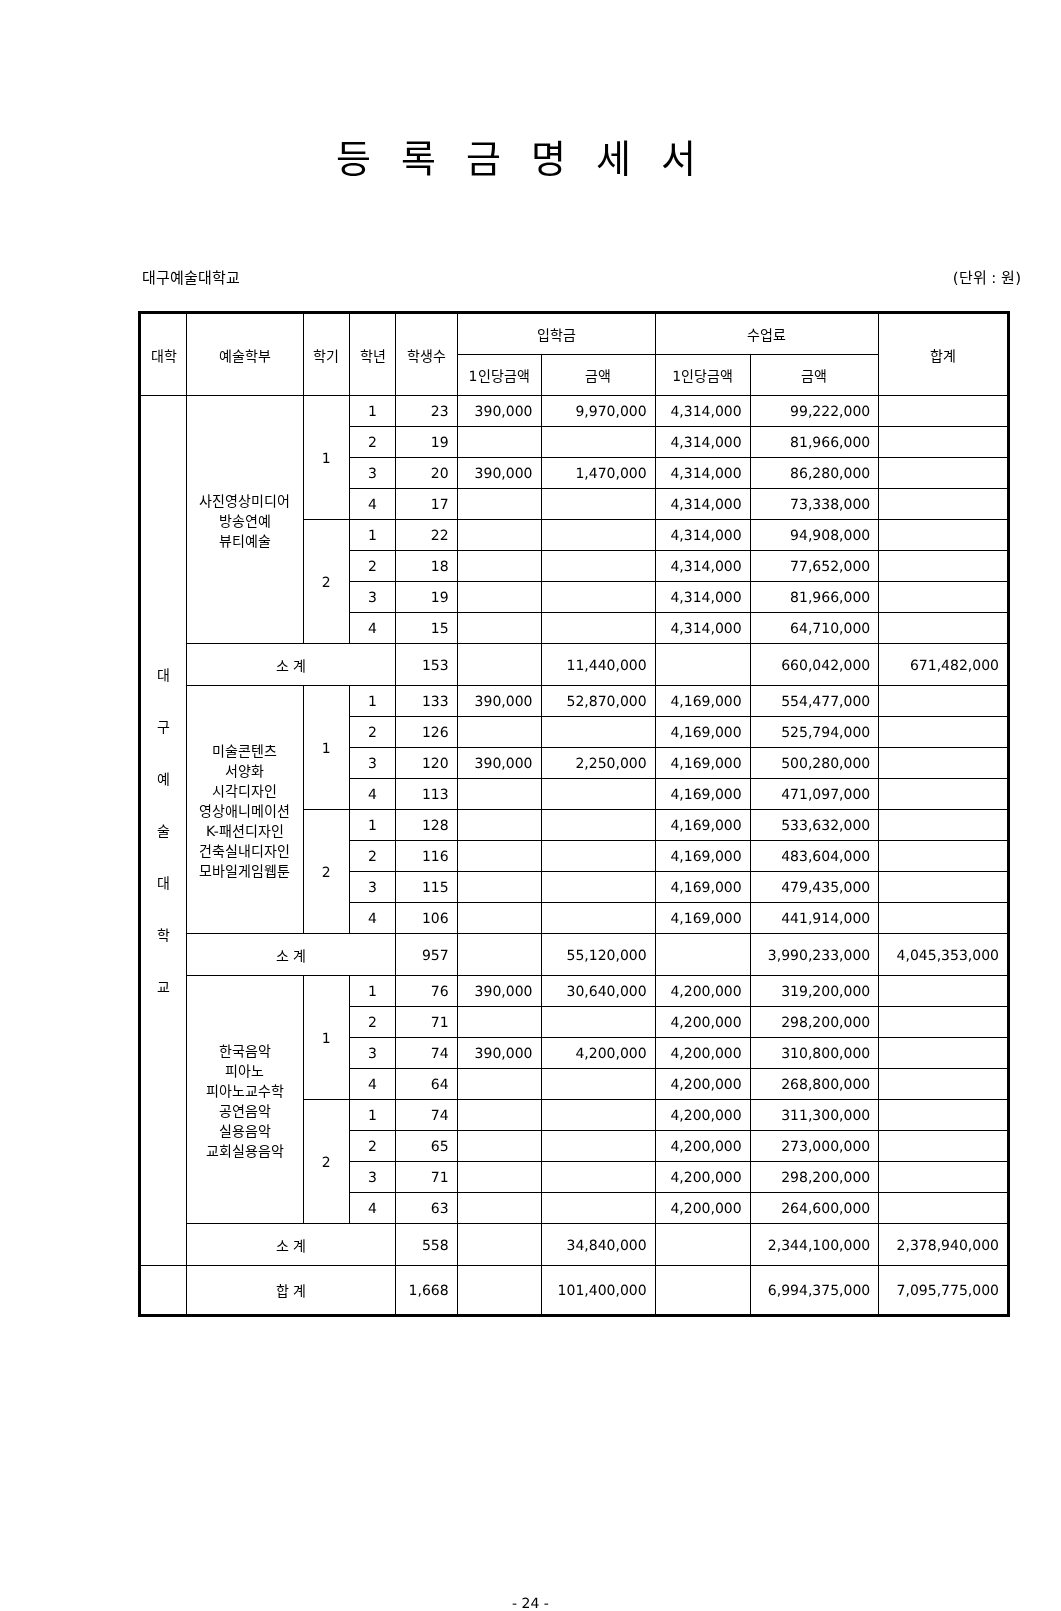등록금명세서
대구예술대학교 (단위 : 원)
| 대학 | 예술학부 | 학기 | 학년 | 학생수 | 입학금 | | 수업료 | | 합계 |
| --- | --- | --- | --- | --- | --- | --- | --- | --- | --- |
| | | | | | 1인당금액 | 금액 | 1인당금액 | 금액 | |
| 대 구 예 술 대 학 교 | 사진영상미디어 방송연예 뷰티예술 | 1 | 1 | 23 | 390,000 | 9,970,000 | 4,314,000 | 99,222,000 | |
| | | | 2 | 19 | | | 4,314,000 | 81,966,000 | |
| | | | 3 | 20 | 390,000 | 1,470,000 | 4,314,000 | 86,280,000 | |
| | | | 4 | 17 | | | 4,314,000 | 73,338,000 | |
| | | 2 | 1 | 22 | | | 4,314,000 | 94,908,000 | |
| | | | 2 | 18 | | | 4,314,000 | 77,652,000 | |
| | | | 3 | 19 | | | 4,314,000 | 81,966,000 | |
| | | | 4 | 15 | | | 4,314,000 | 64,710,000 | |
| | 소 계 | | | 153 | | 11,440,000 | | 660,042,000 | 671,482,000 |
| | 미술콘텐츠 서양화 시각디자인 영상애니메이션 K-패션디자인 건축실내디자인 모바일게임웹툰 | 1 | 1 | 133 | 390,000 | 52,870,000 | 4,169,000 | 554,477,000 | |
| | | | 2 | 126 | | | 4,169,000 | 525,794,000 | |
| | | | 3 | 120 | 390,000 | 2,250,000 | 4,169,000 | 500,280,000 | |
| | | | 4 | 113 | | | 4,169,000 | 471,097,000 | |
| | | 2 | 1 | 128 | | | 4,169,000 | 533,632,000 | |
| | | | 2 | 116 | | | 4,169,000 | 483,604,000 | |
| | | | 3 | 115 | | | 4,169,000 | 479,435,000 | |
| | | | 4 | 106 | | | 4,169,000 | 441,914,000 | |
| | 소 계 | | | 957 | | 55,120,000 | | 3,990,233,000 | 4,045,353,000 |
| | 한국음악 피아노 피아노교수학 공연음악 실용음악 교회실용음악 | 1 | 1 | 76 | 390,000 | 30,640,000 | 4,200,000 | 319,200,000 | |
| | | | 2 | 71 | | | 4,200,000 | 298,200,000 | |
| | | | 3 | 74 | 390,000 | 4,200,000 | 4,200,000 | 310,800,000 | |
| | | | 4 | 64 | | | 4,200,000 | 268,800,000 | |
| | | 2 | 1 | 74 | | | 4,200,000 | 311,300,000 | |
| | | | 2 | 65 | | | 4,200,000 | 273,000,000 | |
| | | | 3 | 71 | | | 4,200,000 | 298,200,000 | |
| | | | 4 | 63 | | | 4,200,000 | 264,600,000 | |
| | 소 계 | | | 558 | | 34,840,000 | | 2,344,100,000 | 2,378,940,000 |
| | 합 계 | | | 1,668 | | 101,400,000 | | 6,994,375,000 | 7,095,775,000 |
- 24 -